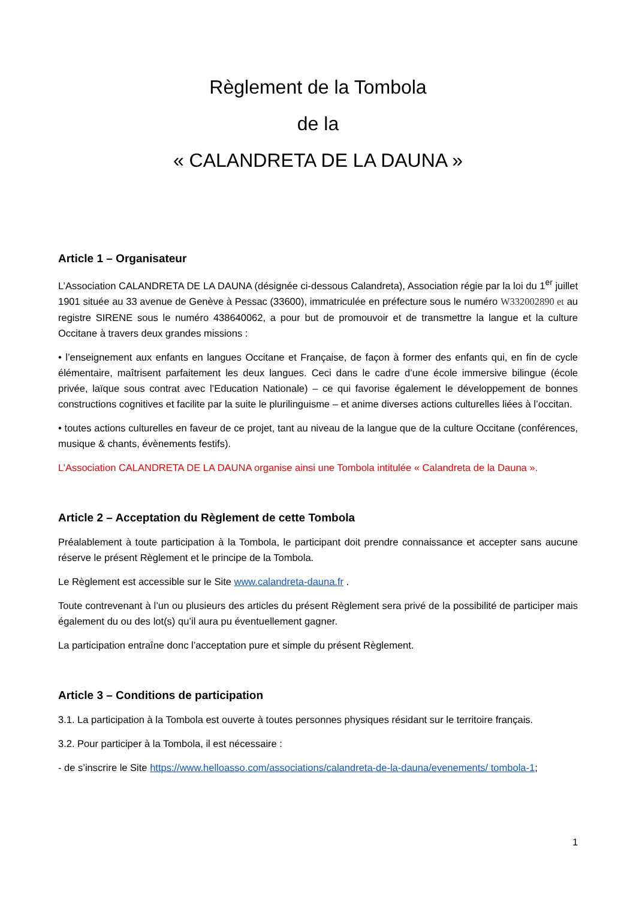Règlement de la Tombola
de la
« CALANDRETA DE LA DAUNA »
Article 1 – Organisateur
L’Association CALANDRETA DE LA DAUNA (désignée ci-dessous Calandreta), Association régie par la loi du 1<sup>er</sup> juillet 1901 située au 33 avenue de Genève à Pessac (33600), immatriculée en préfecture sous le numéro W332002890 et au registre SIRENE sous le numéro 438640062, a pour but de promouvoir et de transmettre la langue et la culture Occitane à travers deux grandes missions :
• l’enseignement aux enfants en langues Occitane et Française, de façon à former des enfants qui, en fin de cycle élémentaire, maîtrisent parfaitement les deux langues. Ceci dans le cadre d’une école immersive bilingue (école privée, laïque sous contrat avec l’Education Nationale) – ce qui favorise également le développement de bonnes constructions cognitives et facilite par la suite le plurilinguisme – et anime diverses actions culturelles liées à l’occitan.
• toutes actions culturelles en faveur de ce projet, tant au niveau de la langue que de la culture Occitane (conférences, musique & chants, évènements festifs).
L’Association CALANDRETA DE LA DAUNA organise ainsi une Tombola intitulée « Calandreta de la Dauna ».
Article 2 – Acceptation du Règlement de cette Tombola
Préalablement à toute participation à la Tombola, le participant doit prendre connaissance et accepter sans aucune réserve le présent Règlement et le principe de la Tombola.
Le Règlement est accessible sur le Site www.calandreta-dauna.fr .
Toute contrevenant à l’un ou plusieurs des articles du présent Règlement sera privé de la possibilité de participer mais également du ou des lot(s) qu’il aura pu éventuellement gagner.
La participation entraîne donc l’acceptation pure et simple du présent Règlement.
Article 3 – Conditions de participation
3.1. La participation à la Tombola est ouverte à toutes personnes physiques résidant sur le territoire français.
3.2. Pour participer à la Tombola, il est nécessaire :
- de s’inscrire le Site https://www.helloasso.com/associations/calandreta-de-la-dauna/evenements/ tombola-1;
1